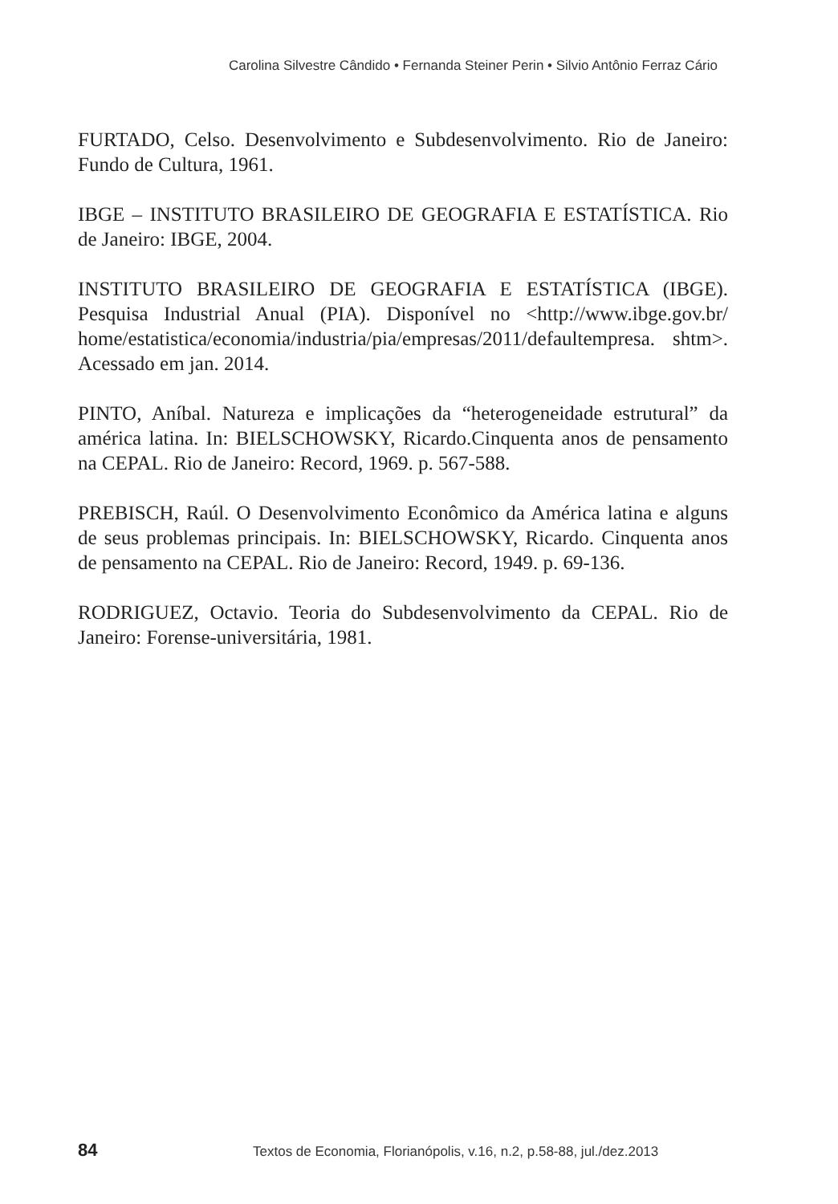Carolina Silvestre Cândido • Fernanda Steiner Perin • Silvio Antônio Ferraz Cário
FURTADO, Celso. Desenvolvimento e Subdesenvolvimento. Rio de Janeiro: Fundo de Cultura, 1961.
IBGE – INSTITUTO BRASILEIRO DE GEOGRAFIA E ESTATÍSTICA. Rio de Janeiro: IBGE, 2004.
INSTITUTO BRASILEIRO DE GEOGRAFIA E ESTATÍSTICA (IBGE). Pesquisa Industrial Anual (PIA). Disponível no <http://www.ibge.gov.br/ home/estatistica/economia/industria/pia/empresas/2011/defaultempresa. shtm>. Acessado em jan. 2014.
PINTO, Aníbal. Natureza e implicações da “heterogeneidade estrutural” da américa latina. In: BIELSCHOWSKY, Ricardo.Cinquenta anos de pensamento na CEPAL. Rio de Janeiro: Record, 1969. p. 567-588.
PREBISCH, Raúl. O Desenvolvimento Econômico da América latina e alguns de seus problemas principais. In: BIELSCHOWSKY, Ricardo. Cinquenta anos de pensamento na CEPAL. Rio de Janeiro: Record, 1949. p. 69-136.
RODRIGUEZ, Octavio. Teoria do Subdesenvolvimento da CEPAL. Rio de Janeiro: Forense-universitária, 1981.
84 Textos de Economia, Florianópolis, v.16, n.2, p.58-88, jul./dez.2013